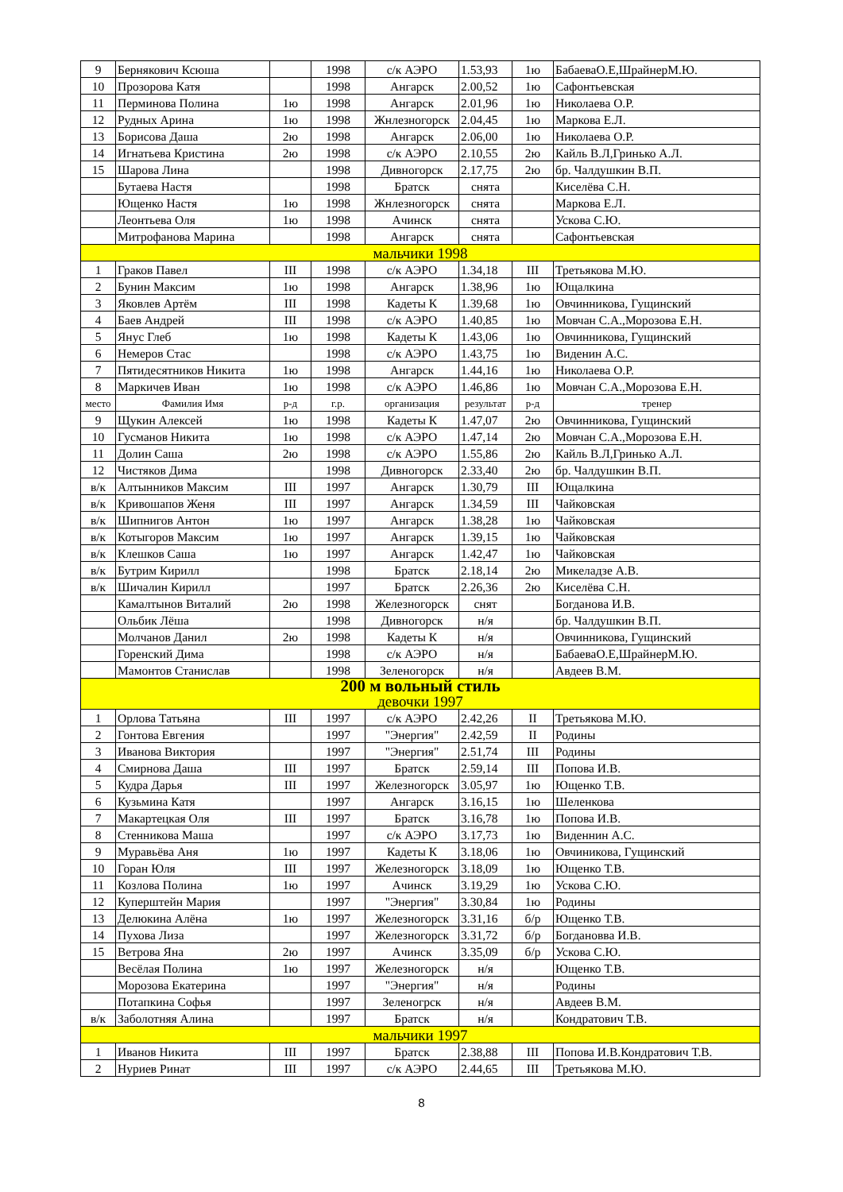| 9 | Бернякович Ксюша | | 1998 | с/к АЭРО | 1.53,93 | 1ю | БабаеваО.Е,ШрайнерМ.Ю. |
| 10 | Прозорова Катя | | 1998 | Ангарск | 2.00,52 | 1ю | Сафонтьевская |
| 11 | Перминова Полина | 1ю | 1998 | Ангарск | 2.01,96 | 1ю | Николаева О.Р. |
| 12 | Рудных Арина | 1ю | 1998 | Жнлезногорск | 2.04,45 | 1ю | Маркова Е.Л. |
| 13 | Борисова Даша | 2ю | 1998 | Ангарск | 2.06,00 | 1ю | Николаева О.Р. |
| 14 | Игнатьева Кристина | 2ю | 1998 | с/к АЭРО | 2.10,55 | 2ю | Кайль В.Л,Гринько А.Л. |
| 15 | Шарова Лина | | 1998 | Дивногорск | 2.17,75 | 2ю | бр. Чалдушкин В.П. |
| | Бутаева Настя | | 1998 | Братск | снята | | Киселёва С.Н. |
| | Ющенко Настя | 1ю | 1998 | Жнлезногорск | снята | | Маркова Е.Л. |
| | Леонтьева Оля | 1ю | 1998 | Ачинск | снята | | Ускова С.Ю. |
| | Митрофанова Марина | | 1998 | Ангарск | снята | | Сафонтьевская |
| мальчики 1998 | | | | | | | |
| 1 | Граков Павел | III | 1998 | с/к АЭРО | 1.34,18 | III | Третьякова М.Ю. |
| 2 | Бунин Максим | 1ю | 1998 | Ангарск | 1.38,96 | 1ю | Ющалкина |
| 3 | Яковлев Артём | III | 1998 | Кадеты К | 1.39,68 | 1ю | Овчинникова, Гущинский |
| 4 | Баев Андрей | III | 1998 | с/к АЭРО | 1.40,85 | 1ю | Мовчан С.А.,Морозова Е.Н. |
| 5 | Янус Глеб | 1ю | 1998 | Кадеты К | 1.43,06 | 1ю | Овчинникова, Гущинский |
| 6 | Немеров Стас | | 1998 | с/к АЭРО | 1.43,75 | 1ю | Виденин А.С. |
| 7 | Пятидесятников Никита | 1ю | 1998 | Ангарск | 1.44,16 | 1ю | Николаева О.Р. |
| 8 | Маркичев Иван | 1ю | 1998 | с/к АЭРО | 1.46,86 | 1ю | Мовчан С.А.,Морозова Е.Н. |
| место | Фамилия Имя | р-д | г.р. | организация | результат | р-д | тренер |
| 9 | Щукин Алексей | 1ю | 1998 | Кадеты К | 1.47,07 | 2ю | Овчинникова, Гущинский |
| 10 | Гусманов Никита | 1ю | 1998 | с/к АЭРО | 1.47,14 | 2ю | Мовчан С.А.,Морозова Е.Н. |
| 11 | Долин Саша | 2ю | 1998 | с/к АЭРО | 1.55,86 | 2ю | Кайль В.Л,Гринько А.Л. |
| 12 | Чистяков Дима | | 1998 | Дивногорск | 2.33,40 | 2ю | бр. Чалдушкин В.П. |
| в/к | Алтынников Максим | III | 1997 | Ангарск | 1.30,79 | III | Ющалкина |
| в/к | Кривошапов Женя | III | 1997 | Ангарск | 1.34,59 | III | Чайковская |
| в/к | Шипнигов Антон | 1ю | 1997 | Ангарск | 1.38,28 | 1ю | Чайковская |
| в/к | Котыгоров Максим | 1ю | 1997 | Ангарск | 1.39,15 | 1ю | Чайковская |
| в/к | Клешков Саша | 1ю | 1997 | Ангарск | 1.42,47 | 1ю | Чайковская |
| в/к | Бутрим Кирилл | | 1998 | Братск | 2.18,14 | 2ю | Микеладзе А.В. |
| в/к | Шичалин Кирилл | | 1997 | Братск | 2.26,36 | 2ю | Киселёва С.Н. |
| | Камалтынов Виталий | 2ю | 1998 | Железногорск | снят | | Богданова И.В. |
| | Ольбик Лёша | | 1998 | Дивногорск | н/я | | бр. Чалдушкин В.П. |
| | Молчанов Данил | 2ю | 1998 | Кадеты К | н/я | | Овчинникова, Гущинский |
| | Горенский Дима | | 1998 | с/к АЭРО | н/я | | БабаеваО.Е,ШрайнерМ.Ю. |
| | Мамонтов Станислав | | 1998 | Зеленогорск | н/я | | Авдеев В.М. |
| 200 м вольный стиль девочки 1997 | | | | | | | |
| 1 | Орлова Татьяна | III | 1997 | с/к АЭРО | 2.42,26 | II | Третьякова М.Ю. |
| 2 | Гонтова Евгения | | 1997 | "Энергия" | 2.42,59 | II | Родины |
| 3 | Иванова Виктория | | 1997 | "Энергия" | 2.51,74 | III | Родины |
| 4 | Смирнова Даша | III | 1997 | Братск | 2.59,14 | III | Попова И.В. |
| 5 | Кудра Дарья | III | 1997 | Железногорск | 3.05,97 | 1ю | Ющенко Т.В. |
| 6 | Кузьмина Катя | | 1997 | Ангарск | 3.16,15 | 1ю | Шеленкова |
| 7 | Макартецкая Оля | III | 1997 | Братск | 3.16,78 | 1ю | Попова И.В. |
| 8 | Стенникова Маша | | 1997 | с/к АЭРО | 3.17,73 | 1ю | Виденнин А.С. |
| 9 | Муравьёва Аня | 1ю | 1997 | Кадеты К | 3.18,06 | 1ю | Овчиникова, Гущинский |
| 10 | Горан Юля | III | 1997 | Железногорск | 3.18,09 | 1ю | Ющенко Т.В. |
| 11 | Козлова Полина | 1ю | 1997 | Ачинск | 3.19,29 | 1ю | Ускова С.Ю. |
| 12 | Куперштейн Мария | | 1997 | "Энергия" | 3.30,84 | 1ю | Родины |
| 13 | Делюкина Алёна | 1ю | 1997 | Железногорск | 3.31,16 | б/р | Ющенко Т.В. |
| 14 | Пухова Лиза | | 1997 | Железногорск | 3.31,72 | б/р | Богдановва И.В. |
| 15 | Ветрова Яна | 2ю | 1997 | Ачинск | 3.35,09 | б/р | Ускова С.Ю. |
| | Весёлая Полина | 1ю | 1997 | Железногорск | н/я | | Ющенко Т.В. |
| | Морозова Екатерина | | 1997 | "Энергия" | н/я | | Родины |
| | Потапкина Софья | | 1997 | Зеленогрск | н/я | | Авдеев В.М. |
| в/к | Заболотняя Алина | | 1997 | Братск | н/я | | Кондратович Т.В. |
| мальчики 1997 | | | | | | | |
| 1 | Иванов Никита | III | 1997 | Братск | 2.38,88 | III | Попова И.В.Кондратович Т.В. |
| 2 | Нуриев Ринат | III | 1997 | с/к АЭРО | 2.44,65 | III | Третьякова М.Ю. |
8